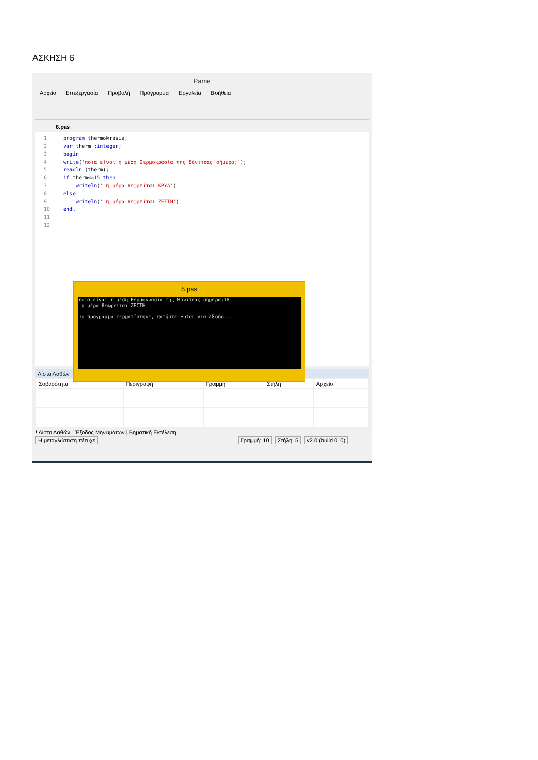ΑΣΚΗΣΗ 6
Pame
Αρχείο Επεξεργασία Προβολή Πρόγραμμα Εργαλεία Βοήθεια
6.pas
1 2 3 4 5 6 7 8 9 10 11 12
program thermokrasia; var therm :integer; begin write('ποια είναι η μέση θερμοκρασία της Βόνιτσας σήμερα;'); readln (therm); if therm<=15 then writeln(' η μέρα θεωρείται ΚΡΥΑ') else writeln(' η μέρα θεωρείται ΖΕΣΤΗ') end.
6.pas
ποια είναι η μέση θερμοκρασία της Βόνιτσας σήμερα;18
 η μέρα θεωρείται ΖΕΣΤΗ

Το πρόγραμμα τερματίστηκε, πατήστε Enter για έξοδο...
Λίστα Λαθών
| Σοβαρότητα | Περιγραφή | Γραμμή | Στήλη | Αρχείο |
| --- | --- | --- | --- | --- |
! Λίστα Λαθών | Έξοδος Μηνυμάτων | Βηματική Εκτέλεση
Η μεταγλώττιση πέτυχε Γραμμή: 10 Στήλη: 5 v2.0 (build 010)